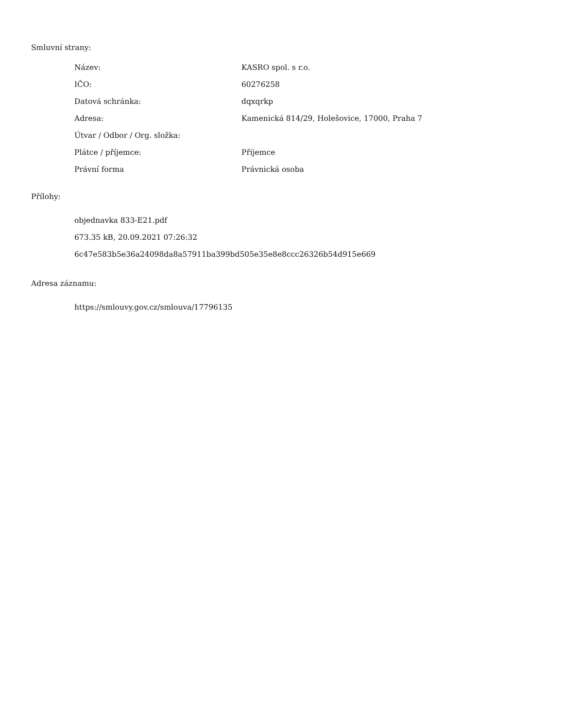Smluvní strany:
| Název: | KASRO spol. s r.o. |
| IČO: | 60276258 |
| Datová schránka: | dqxqrkp |
| Adresa: | Kamenická 814/29, Holešovice, 17000, Praha 7 |
| Útvar / Odbor / Org. složka: | |
| Plátce / příjemce: | Příjemce |
| Právní forma | Právnická osoba |
Přílohy:
objednavka 833-E21.pdf
673.35 kB, 20.09.2021 07:26:32
6c47e583b5e36a24098da8a57911ba399bd505e35e8e8ccc26326b54d915e669
Adresa záznamu:
https://smlouvy.gov.cz/smlouva/17796135